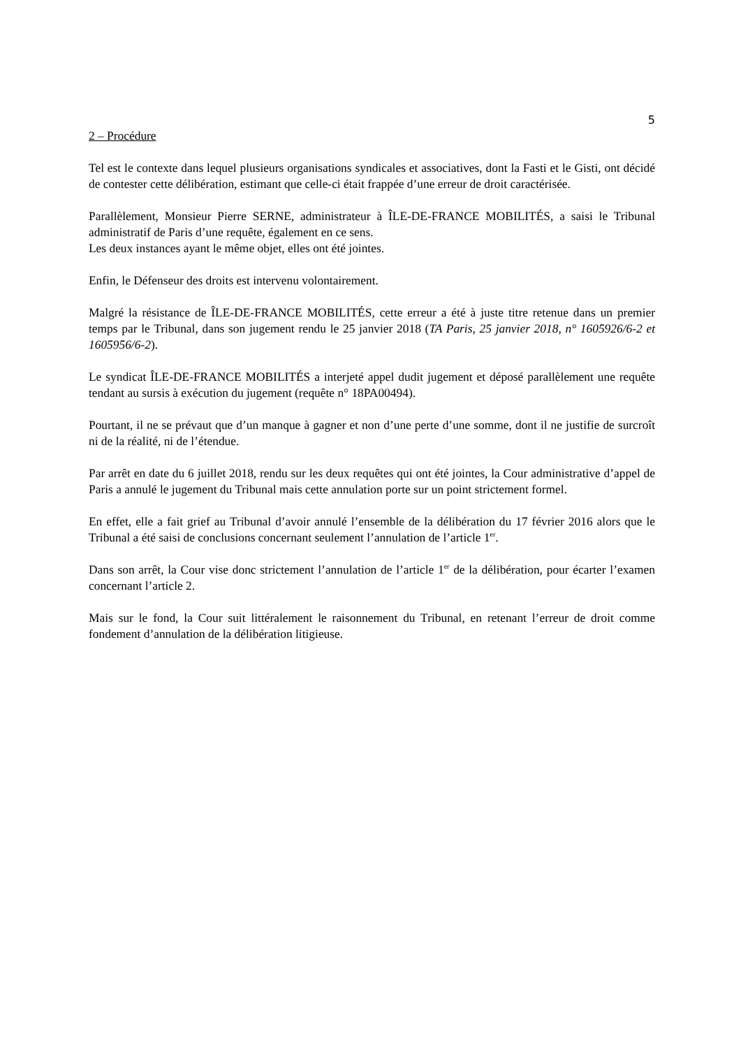5
2 – Procédure
Tel est le contexte dans lequel plusieurs organisations syndicales et associatives, dont la Fasti et le Gisti, ont décidé de contester cette délibération, estimant que celle-ci était frappée d’une erreur de droit caractérisée.
Parallèlement, Monsieur Pierre SERNE, administrateur à ÎLE-DE-FRANCE MOBILITÉS, a saisi le Tribunal administratif de Paris d’une requête, également en ce sens.
Les deux instances ayant le même objet, elles ont été jointes.
Enfin, le Défenseur des droits est intervenu volontairement.
Malgré la résistance de ÎLE-DE-FRANCE MOBILITÉS, cette erreur a été à juste titre retenue dans un premier temps par le Tribunal, dans son jugement rendu le 25 janvier 2018 (TA Paris, 25 janvier 2018, n° 1605926/6-2 et 1605956/6-2).
Le syndicat ÎLE-DE-FRANCE MOBILITÉS a interjeté appel dudit jugement et déposé parallèlement une requête tendant au sursis à exécution du jugement (requête n° 18PA00494).
Pourtant, il ne se prévaut que d’un manque à gagner et non d’une perte d’une somme, dont il ne justifie de surcroît ni de la réalité, ni de l’étendue.
Par arrêt en date du 6 juillet 2018, rendu sur les deux requêtes qui ont été jointes, la Cour administrative d’appel de Paris a annulé le jugement du Tribunal mais cette annulation porte sur un point strictement formel.
En effet, elle a fait grief au Tribunal d’avoir annulé l’ensemble de la délibération du 17 février 2016 alors que le Tribunal a été saisi de conclusions concernant seulement l’annulation de l’article 1<sup>er</sup>.
Dans son arrêt, la Cour vise donc strictement l’annulation de l’article 1<sup>er</sup> de la délibération, pour écarter l’examen concernant l’article 2.
Mais sur le fond, la Cour suit littéralement le raisonnement du Tribunal, en retenant l’erreur de droit comme fondement d’annulation de la délibération litigieuse.